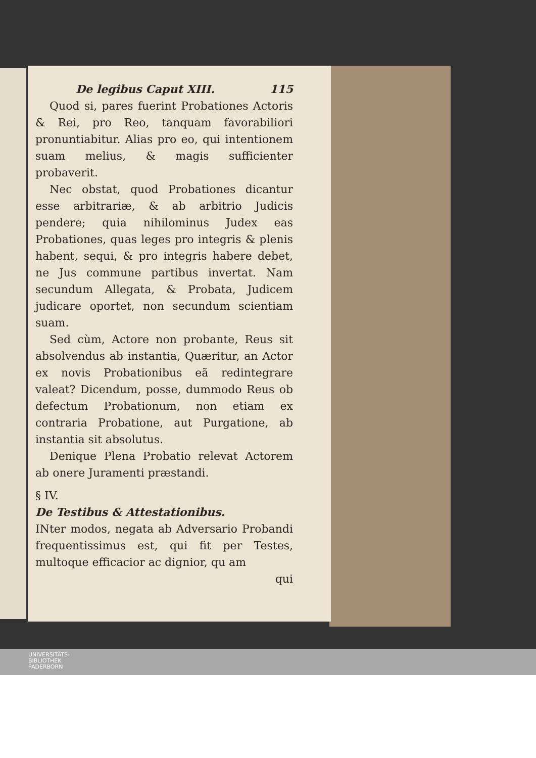De legibus Caput XIII. 115
Quod si, pares fuerint Probationes Actoris & Rei, pro Reo, tanquam favorabiliori pronuntiabitur. Alias pro eo, qui intentionem suam melius, & magis sufficienter probaverit.
Nec obstat, quod Probationes dicantur esse arbitrariæ, & ab arbitrio Judicis pendere; quia nihilominus Judex eas Probationes, quas leges pro integris & plenis habent, sequi, & pro integris habere debet, ne Jus commune partibus invertat. Nam secundum Allegata, & Probata, Judicem judicare oportet, non secundum scientiam suam.
Sed cùm, Actore non probante, Reus sit absolvendus ab instantia, Quæritur, an Actor ex novis Probationibus eã redintegrare valeat? Dicendum, posse, dummodo Reus ob defectum Probationum, non etiam ex contraria Probatione, aut Purgatione, ab instantia sit absolutus.
Denique Plena Probatio relevat Actorem ab onere Juramenti præstandi.
§ IV.
De Testibus & Attestationibus.
INter modos, negata ab Adversario Probandi frequentissimus est, qui fit per Testes, multoque efficacior ac dignior, qu am
qui
UNIVERSITÄTS-
BIBLIOTHEK
PADERBORN